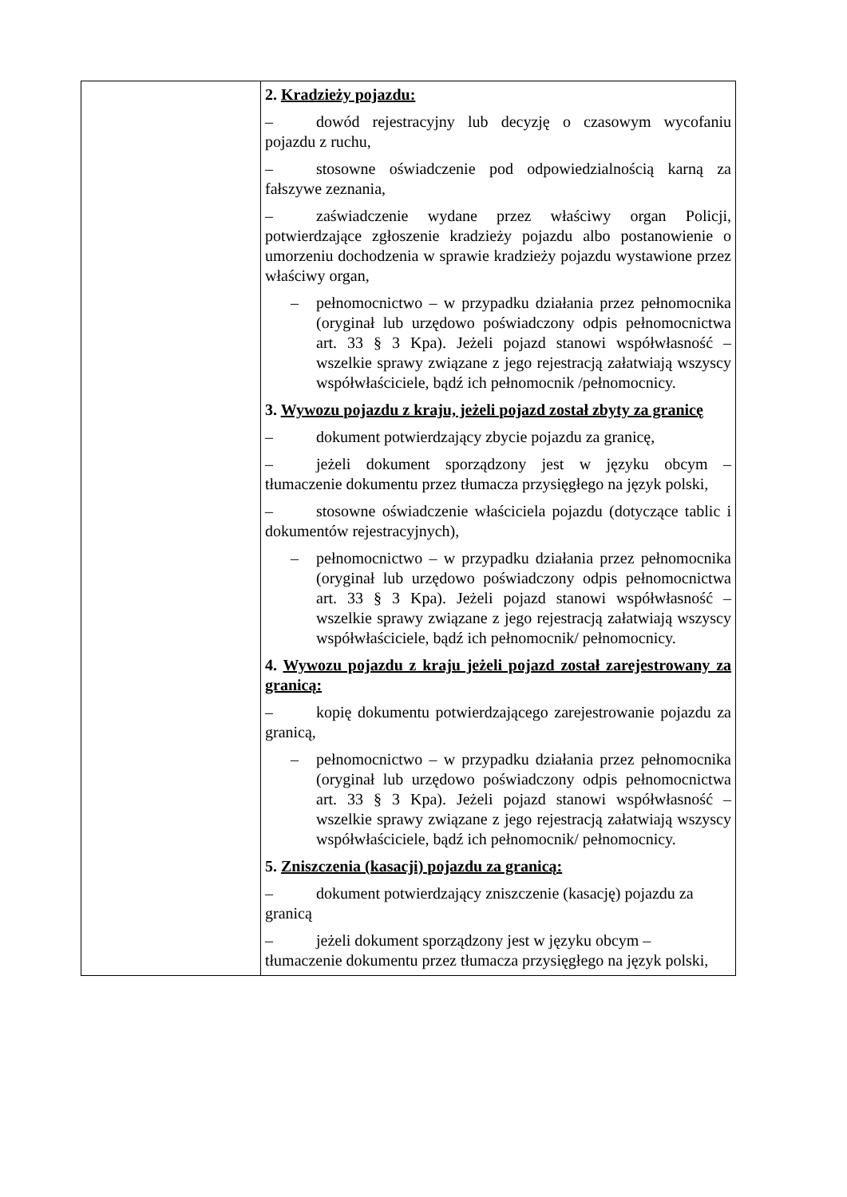| | 2. Kradzieży pojazdu: – dowód rejestracyjny lub decyzję o czasowym wycofaniu pojazdu z ruchu, – stosowne oświadczenie pod odpowiedzialnością karną za fałszywe zeznania, – zaświadczenie wydane przez właściwy organ Policji, potwierdzające zgłoszenie kradzieży pojazdu albo postanowienie o umorzeniu dochodzenia w sprawie kradzieży pojazdu wystawione przez właściwy organ, – pełnomocnictwo – w przypadku działania przez pełnomocnika (oryginał lub urzędowo poświadczony odpis pełnomocnictwa art. 33 § 3 Kpa). Jeżeli pojazd stanowi współwłasność – wszelkie sprawy związane z jego rejestracją załatwiają wszyscy współwłaściciele, bądź ich pełnomocnik /pełnomocnicy. 3. Wywozu pojazdu z kraju, jeżeli pojazd został zbyty za granicę – dokument potwierdzający zbycie pojazdu za granicę, – jeżeli dokument sporządzony jest w języku obcym – tłumaczenie dokumentu przez tłumacza przysięgłego na język polski, – stosowne oświadczenie właściciela pojazdu (dotyczące tablic i dokumentów rejestracyjnych), – pełnomocnictwo – w przypadku działania przez pełnomocnika (oryginał lub urzędowo poświadczony odpis pełnomocnictwa art. 33 § 3 Kpa). Jeżeli pojazd stanowi współwłasność – wszelkie sprawy związane z jego rejestracją załatwiają wszyscy współwłaściciele, bądź ich pełnomocnik/ pełnomocnicy. 4. Wywozu pojazdu z kraju jeżeli pojazd został zarejestrowany za granicą: – kopię dokumentu potwierdzającego zarejestrowanie pojazdu za granicą, – pełnomocnictwo – w przypadku działania przez pełnomocnika (oryginał lub urzędowo poświadczony odpis pełnomocnictwa art. 33 § 3 Kpa). Jeżeli pojazd stanowi współwłasność – wszelkie sprawy związane z jego rejestracją załatwiają wszyscy współwłaściciele, bądź ich pełnomocnik/ pełnomocnicy. 5. Zniszczenia (kasacji) pojazdu za granicą: – dokument potwierdzający zniszczenie (kasację) pojazdu za granicą – jeżeli dokument sporządzony jest w języku obcym – tłumaczenie dokumentu przez tłumacza przysięgłego na język polski, |